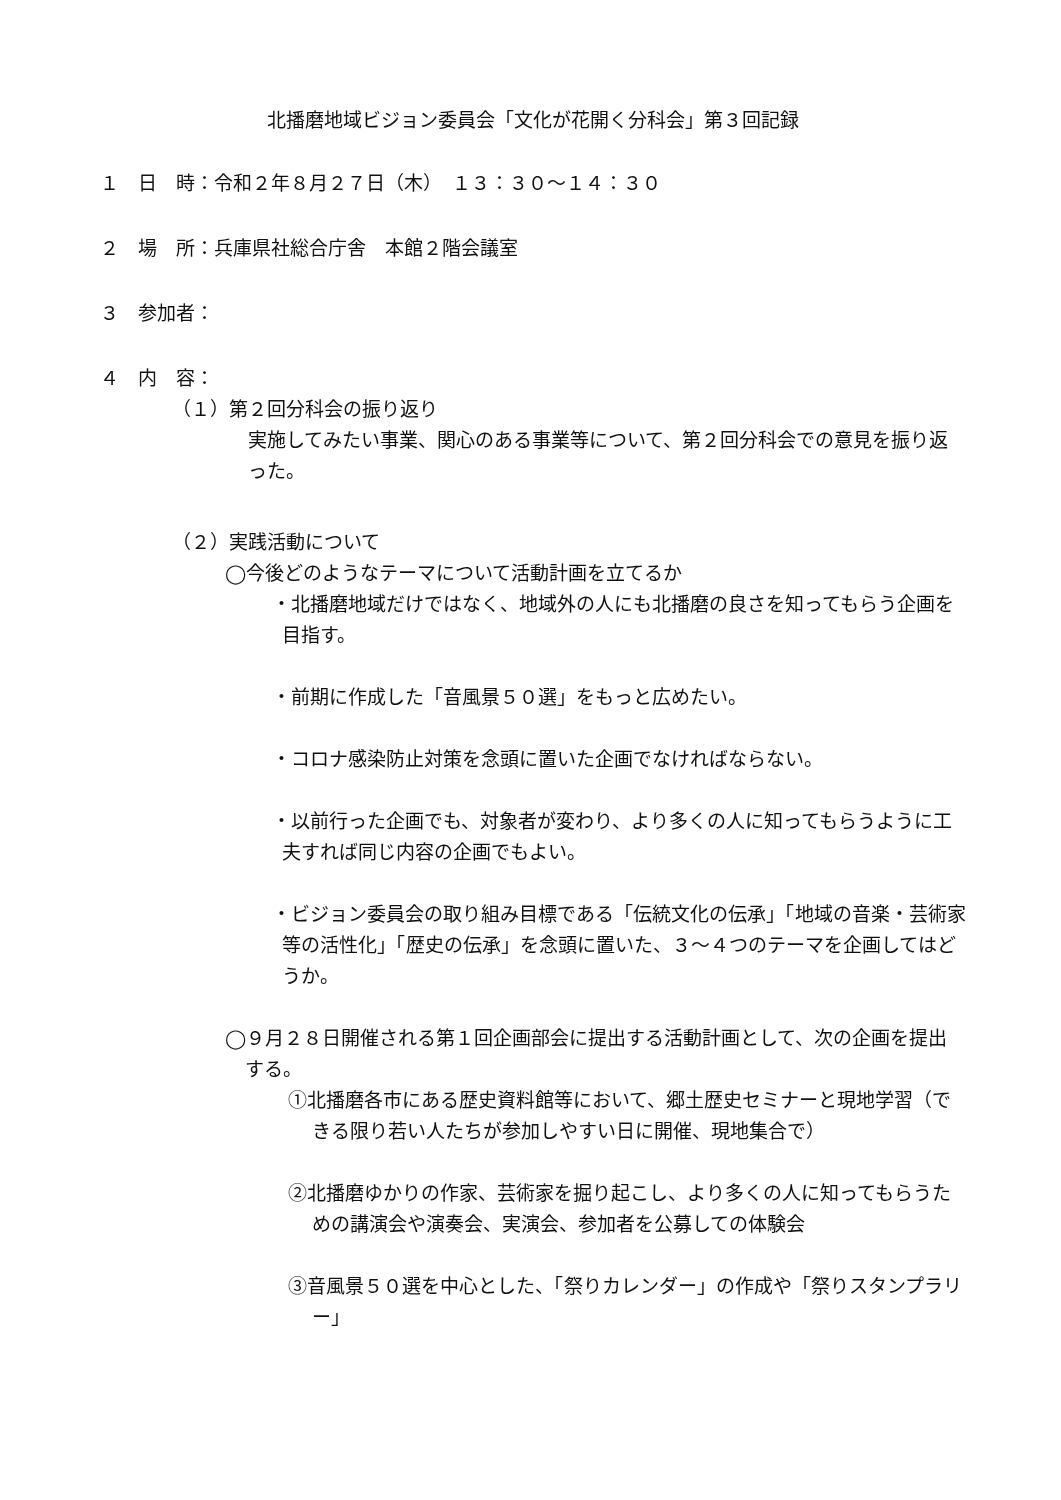北播磨地域ビジョン委員会「文化が花開く分科会」第３回記録
１　日　時：令和２年８月２７日（木）　１３：３０～１４：３０
２　場　所：兵庫県社総合庁舎　本館２階会議室
３　参加者：
４　内　容：
（１）第２回分科会の振り返り
実施してみたい事業、関心のある事業等について、第２回分科会での意見を振り返った。
（２）実践活動について
◯今後どのようなテーマについて活動計画を立てるか
・北播磨地域だけではなく、地域外の人にも北播磨の良さを知ってもらう企画を目指す。
・前期に作成した「音風景５０選」をもっと広めたい。
・コロナ感染防止対策を念頭に置いた企画でなければならない。
・以前行った企画でも、対象者が変わり、より多くの人に知ってもらうように工夫すれば同じ内容の企画でもよい。
・ビジョン委員会の取り組み目標である「伝統文化の伝承」「地域の音楽・芸術家等の活性化」「歴史の伝承」を念頭に置いた、３～４つのテーマを企画してはどうか。
◯９月２８日開催される第１回企画部会に提出する活動計画として、次の企画を提出する。
①北播磨各市にある歴史資料館等において、郷土歴史セミナーと現地学習（できる限り若い人たちが参加しやすい日に開催、現地集合で）
②北播磨ゆかりの作家、芸術家を掘り起こし、より多くの人に知ってもらうための講演会や演奏会、実演会、参加者を公募しての体験会
③音風景５０選を中心とした、「祭りカレンダー」の作成や「祭りスタンプラリー」